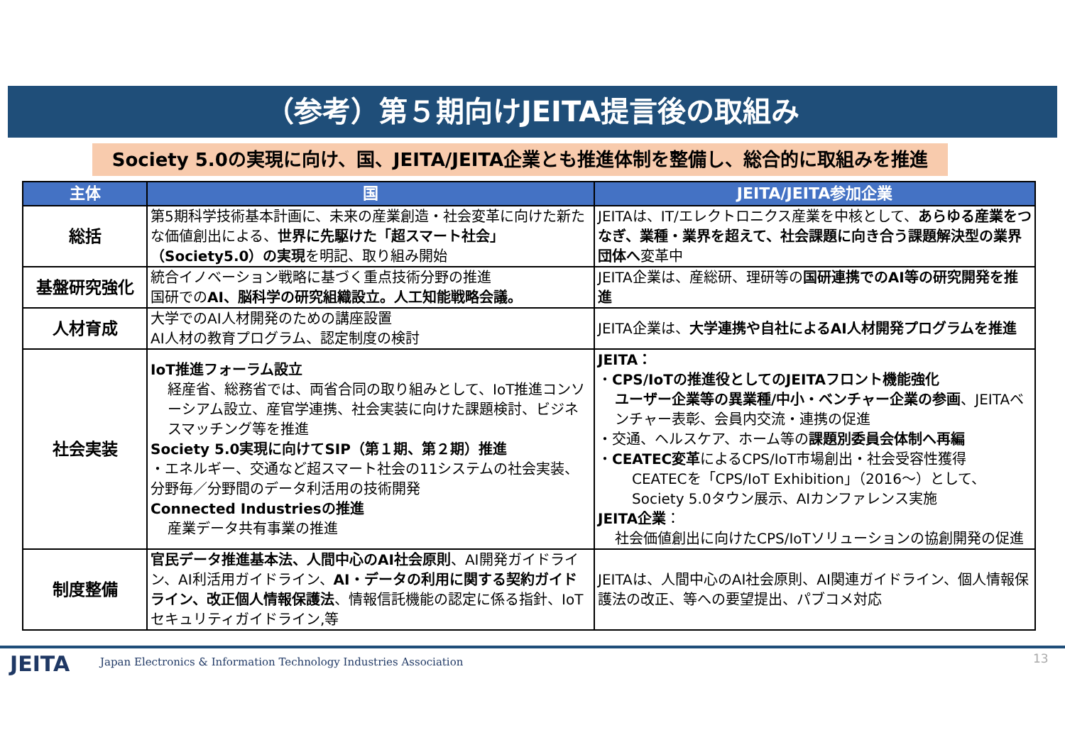（参考）第５期向けJEITA提言後の取組み
Society 5.0の実現に向け、国、JEITA/JEITA企業とも推進体制を整備し、総合的に取組みを推進
| 主体 | 国 | JEITA/JEITA参加企業 |
| --- | --- | --- |
| 総括 | 第5期科学技術基本計画に、未来の産業創造・社会変革に向けた新たな価値創出による、 世界に先駆けた「超スマート社会」（Society5.0）の実現 を明記、取り組み開始 | JEITAは、IT/エレクトロニクス産業を中核として、 あらゆる産業をつなぎ、業種・業界を超えて、社会課題に向き合う課題解決型の業界団体へ 変革中 |
| 基盤研究強化 | 統合イノベーション戦略に基づく重点技術分野の推進 国研での AI、脳科学の研究組織設立。人工知能戦略会議。 | JEITA企業は、産総研、理研等の 国研連携でのAI等の研究開発を推進 |
| 人材育成 | 大学でのAI人材開発のための講座設置 AI人材の教育プログラム、認定制度の検討 | JEITA企業は、 大学連携や自社によるAI人材開発プログラムを推進 |
| 社会実装 | IoT推進フォーラム設立 経産省、総務省では、両省合同の取り組みとして、IoT推進コンソーシアム設立、産官学連携、社会実装に向けた課題検討、ビジネスマッチング等を推進 Society 5.0実現に向けてSIP（第１期、第２期）推進 ・エネルギー、交通など超スマート社会の11システムの社会実装、分野毎／分野間のデータ利活用の技術開発 Connected Industriesの推進 産業データ共有事業の推進 | JEITA： ・ CPS/IoTの推進役としてのJEITAフロント機能強化 ユーザー企業等の異業種/中小・ベンチャー企業の参画 、JEITAベンチャー表彰、会員内交流・連携の促進 ・交通、ヘルスケア、ホーム等の 課題別委員会体制へ再編 ・ CEATEC変革 によるCPS/IoT市場創出・社会受容性獲得 CEATECを「CPS/IoT Exhibition」（2016～）として、Society 5.0タウン展示、AIカンファレンス実施 JEITA企業 ： 社会価値創出に向けたCPS/IoTソリューションの協創開発の促進 |
| 制度整備 | 官民データ推進基本法、人間中心のAI社会原則 、AI開発ガイドライン、AI利活用ガイドライン、 AI・データの利用に関する契約ガイドライン、改正個人情報保護法 、情報信託機能の認定に係る指針、IoTセキュリティガイドライン,等 | JEITAは、人間中心のAI社会原則、AI関連ガイドライン、個人情報保護法の改正、等への要望提出、パブコメ対応 |
JEITA
Japan Electronics & Information Technology Industries Association
13